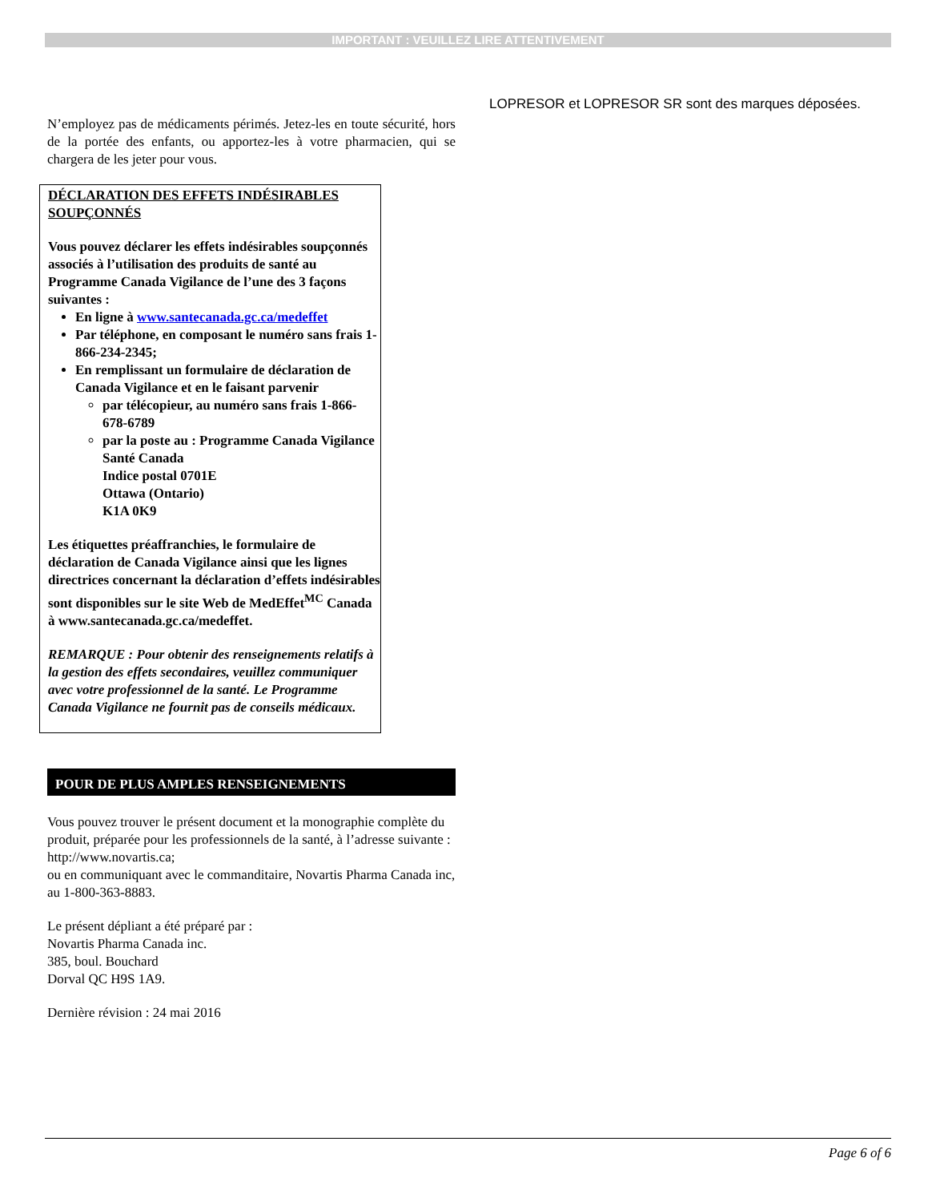IMPORTANT : VEUILLEZ LIRE ATTENTIVEMENT
N’employez pas de médicaments périmés. Jetez-les en toute sécurité, hors de la portée des enfants, ou apportez-les à votre pharmacien, qui se chargera de les jeter pour vous.
DÉCLARATION DES EFFETS INDÉSIRABLES SOUPÇONNÉS
Vous pouvez déclarer les effets indésirables soupçonnés associés à l’utilisation des produits de santé au Programme Canada Vigilance de l’une des 3 façons suivantes :
En ligne à www.santecanada.gc.ca/medeffet
Par téléphone, en composant le numéro sans frais 1-866-234-2345;
En remplissant un formulaire de déclaration de Canada Vigilance et en le faisant parvenir
par télécopieur, au numéro sans frais 1-866-678-6789
par la poste au : Programme Canada Vigilance
Santé Canada
Indice postal 0701E
Ottawa (Ontario)
K1A 0K9
Les étiquettes préaffranchies, le formulaire de déclaration de Canada Vigilance ainsi que les lignes directrices concernant la déclaration d’effets indésirables sont disponibles sur le site Web de MedEffet<sup>MC</sup> Canada à www.santecanada.gc.ca/medeffet.
REMARQUE : Pour obtenir des renseignements relatifs à la gestion des effets secondaires, veuillez communiquer avec votre professionnel de la santé. Le Programme Canada Vigilance ne fournit pas de conseils médicaux.
POUR DE PLUS AMPLES RENSEIGNEMENTS
Vous pouvez trouver le présent document et la monographie complète du produit, préparée pour les professionnels de la santé, à l’adresse suivante :
http://www.novartis.ca;
ou en communiquant avec le commanditaire, Novartis Pharma Canada inc, au 1-800-363-8883.
Le présent dépliant a été préparé par :
Novartis Pharma Canada inc.
385, boul. Bouchard
Dorval QC H9S 1A9.
Dernière révision : 24 mai 2016
LOPRESOR et LOPRESOR SR sont des marques déposées.
Page 6 of 6